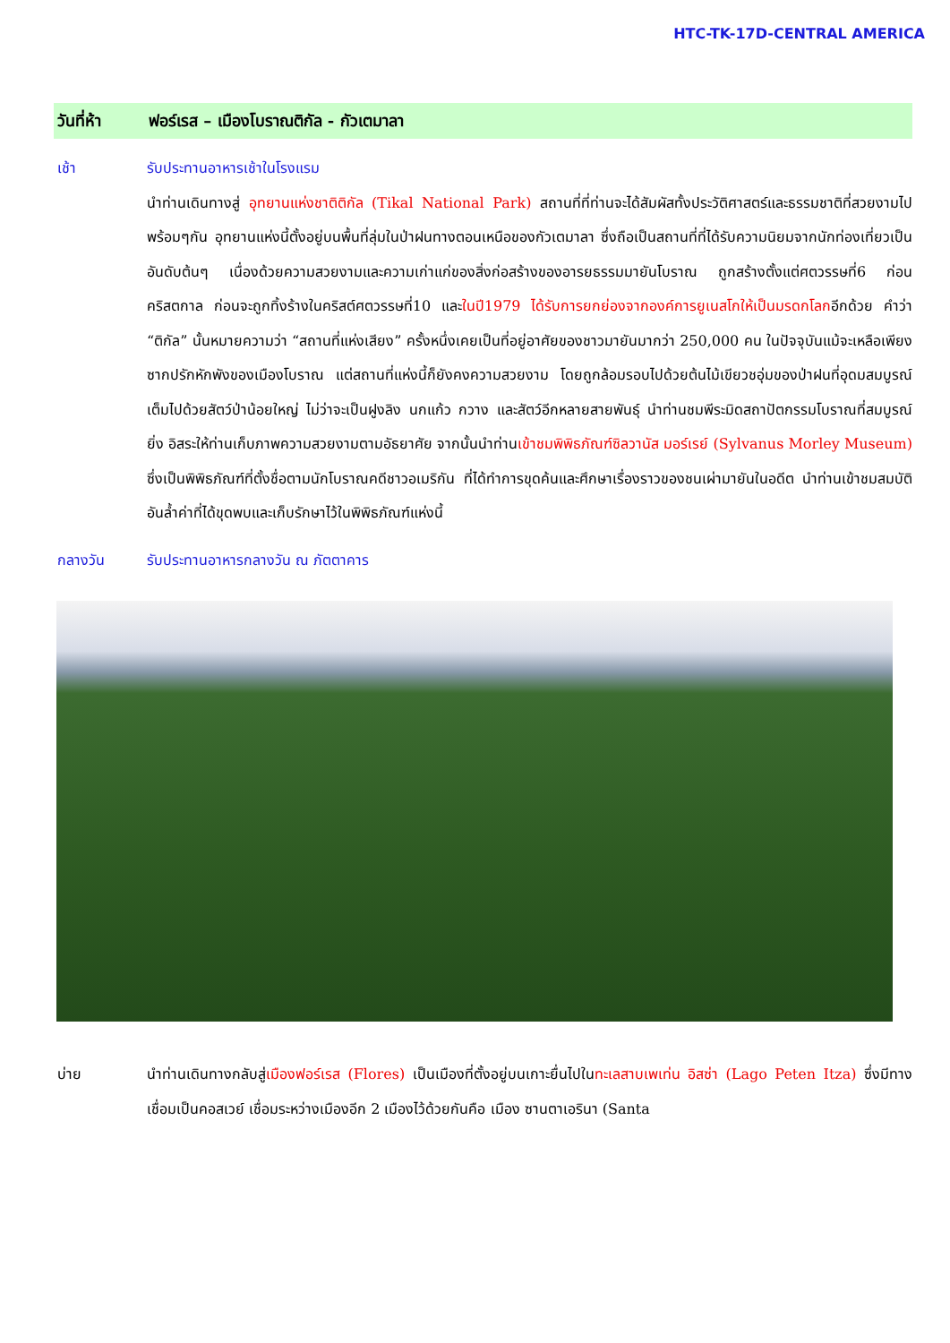HTC-TK-17D-CENTRAL AMERICA
วันที่ห้า ฟอร์เรส – เมืองโบราณติกัล - กัวเตมาลา
เช้า รับประทานอาหารเช้าในโรงแรม
นำท่านเดินทางสู่ อุทยานแห่งชาติติกัล (Tikal National Park) สถานที่ที่ท่านจะได้สัมผัสทั้งประวัติศาสตร์และธรรมชาติที่สวยงามไปพร้อมๆกัน อุทยานแห่งนี้ตั้งอยู่บนพื้นที่ลุ่มในป่าฝนทางตอนเหนือของกัวเตมาลา ซึ่งถือเป็นสถานที่ที่ได้รับความนิยมจากนักท่องเที่ยวเป็นอันดับต้นๆ เนื่องด้วยความสวยงามและความเก่าแก่ของสิ่งก่อสร้างของอารยธรรมมายันโบราณ ถูกสร้างตั้งแต่ศตวรรษที่6 ก่อนคริสตกาล ก่อนจะถูกทิ้งร้างในคริสต์ศตวรรษที่10 และในปี1979 ได้รับการยกย่องจากองค์การยูเนสโกให้เป็นมรดกโลกอีกด้วย คำว่า “ติกัล” นั้นหมายความว่า “สถานที่แห่งเสียง” ครั้งหนึ่งเคยเป็นที่อยู่อาศัยของชาวมายันมากว่า 250,000 คน ในปัจจุบันแม้จะเหลือเพียงซากปรักหักพังของเมืองโบราณ แต่สถานที่แห่งนี้ก็ยังคงความสวยงาม โดยถูกล้อมรอบไปด้วยต้นไม้เขียวชอุ่มของป่าฝนที่อุดมสมบูรณ์เต็มไปด้วยสัตว์ป่าน้อยใหญ่ ไม่ว่าจะเป็นฝูงลิง นกแก้ว กวาง และสัตว์อีกหลายสายพันธุ์ นำท่านชมพีระมิดสถาปัตกรรมโบราณที่สมบูรณ์ยิ่ง อิสระให้ท่านเก็บภาพความสวยงามตามอัธยาศัย จากนั้นนำท่านเข้าชมพิพิธภัณฑ์ซิลวานัส มอร์เรย์ (Sylvanus Morley Museum) ซึ่งเป็นพิพิธภัณฑ์ที่ตั้งชื่อตามนักโบราณคดีชาวอเมริกัน ที่ได้ทำการขุดค้นและศึกษาเรื่องราวของชนเผ่ามายันในอดีต นำท่านเข้าชมสมบัติอันล้ำค่าที่ได้ขุดพบและเก็บรักษาไว้ในพิพิธภัณฑ์แห่งนี้
กลางวัน รับประทานอาหารกลางวัน ณ ภัตตาคาร
บ่าย นำท่านเดินทางกลับสู่เมืองฟอร์เรส (Flores) เป็นเมืองที่ตั้งอยู่บนเกาะยื่นไปในทะเลสาบเพเท่น อิสซ่า (Lago Peten Itza) ซึ่งมีทางเชื่อมเป็นคอสเวย์ เชื่อมระหว่างเมืองอีก 2 เมืองไว้ด้วยกันคือ เมือง ซานตาเอรินา (Santa